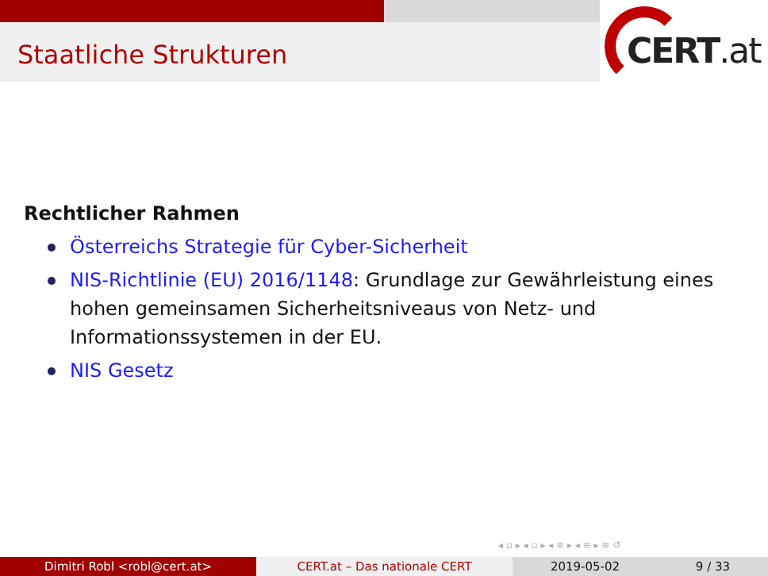Staatliche Strukturen CERT.at
Rechtlicher Rahmen
Österreichs Strategie für Cyber-Sicherheit
NIS-Richtlinie (EU) 2016/1148: Grundlage zur Gewährleistung eines hohen gemeinsamen Sicherheitsniveaus von Netz- und Informationssystemen in der EU.
NIS Gesetz
◂ ▫ ▸ ◂ ▫ ▸ ◂ ≡ ▸ ◂ ≡ ▸ ≡ ↺
Dimitri Robl <robl@cert.at> CERT.at – Das nationale CERT 2019-05-02 9 / 33